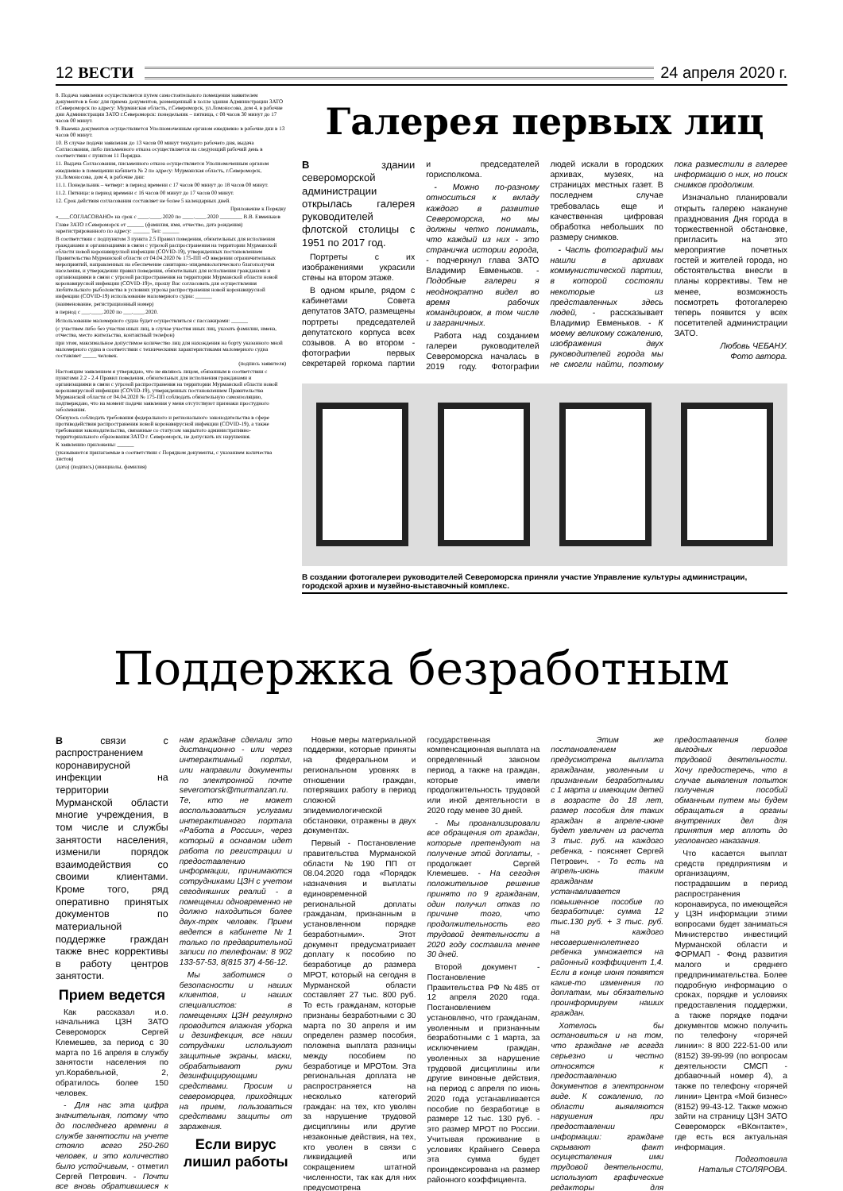12 ВЕСТИ 24 апреля 2020 г.
8. Подача заявления осуществляется путем самостоятельного помещения заявителем документов в бокс для приема документов, размещенный в холле здания Администрации ЗАТО г.Североморск по адресу: Мурманская область, г.Североморск, ул.Ломоносова, дом 4, в рабочие дни Администрации ЗАТО г.Североморск: понедельник – пятница, с 08 часов 30 минут до 17 часов 00 минут.
9. Выемка документов осуществляется Уполномоченным органом ежедневно в рабочие дни в 13 часов 00 минут.
10. В случае подачи заявления до 13 часов 00 минут текущего рабочего дня, выдача Согласования, либо письменного отказа осуществляется на следующий рабочий день в соответствии с пунктом 11 Порядка.
11. Выдача Согласования, письменного отказа осуществляется Уполномоченным органом ежедневно в помещении кабинета № 2 по адресу: Мурманская область, г.Североморск, ул.Ломоносова, дом 4, в рабочие дни:
11.1. Понедельник – четверг: в период времени с 17 часов 00 минут до 18 часов 00 минут.
11.2. Пятница: в период времени с 16 часов 00 минут до 17 часов 00 минут.
12. Срок действия согласования составляет не более 5 календарных дней.
Приложение к Порядку
«____СОГЛАСОВАНО» на срок с ____.____.2020 по ____.____.2020 ________ В.В. Евменьков
Главе ЗАТО г.Североморск от ______ (фамилия, имя, отчество, дата рождения) зарегистрированного по адресу: ______ Тел: ______
В соответствии с подпунктом 3 пункта 2.5 Правил поведения, обязательных для исполнения гражданами и организациями в связи с угрозой распространения на территории Мурманской области новой коронавирусной инфекции (COVID-19), утвержденных постановлением Правительства Мурманской области от 04.04.2020 № 175-ПП «О введении ограничительных мероприятий, направленных на обеспечение санитарно-эпидемиологического благополучия населения, и утверждении правил поведения, обязательных для исполнения гражданами и организациями в связи с угрозой распространения на территории Мурманской области новой коронавирусной инфекции (COVID-19)», прошу Вас согласовать для осуществления любительского рыболовства в условиях угрозы распространения новой коронавирусной инфекции (COVID-19) использование маломерного судна: ______
(наименование, регистрационный номер)
в период с ___.____.2020 по ___.____.2020.
Использование маломерного судна будет осуществляться с пассажирами: ______
(с участием либо без участия иных лиц, в случае участия иных лиц, указать фамилии, имена, отчества, место жительства, контактный телефон)
при этом, максимальное допустимое количество лиц для нахождения на борту указанного мной маломерного судна в соответствии с техническими характеристиками маломерного судна составляет _____ человек.
(подпись заявителя)
Настоящим заявлением я утверждаю, что не являюсь лицом, обязанным в соответствии с пунктами 2.2 - 2.4 Правил поведения, обязательных для исполнения гражданами и организациями в связи с угрозой распространения на территории Мурманской области новой коронавирусной инфекции (COVID-19), утвержденных постановлением Правительства Мурманской области от 04.04.2020 № 175-ПП соблюдать обязательную самоизоляцию, подтверждаю, что на момент подачи заявления у меня отсутствуют признаки простудного заболевания.
Обязуюсь соблюдать требования федерального и регионального законодательства в сфере противодействия распространения новой коронавирусной инфекции (COVID-19), а также требования законодательства, связанные со статусом закрытого административно-территориального образования ЗАТО г. Североморск, не допускать их нарушения.
К заявлению приложены: ______
(указываются прилагаемые в соответствии с Порядком документы, с указанием количества листов)
(дата) (подпись) (инициалы, фамилия)
Галерея первых лиц
В здании североморской администрации открылась галерея руководителей флотской столицы с 1951 по 2017 год.
Портреты с их изображениями украсили стены на втором этаже.
В одном крыле, рядом с кабинетами Совета депутатов ЗАТО, размещены портреты председателей депутатского корпуса всех созывов. А во втором - фотографии первых секретарей горкома партии и председателей горисполкома.
- Можно по-разному относиться к вкладу каждого в развитие Североморска, но мы должны четко понимать, что каждый из них - это страничка истории города, - подчеркнул глава ЗАТО Владимир Евменьков. - Подобные галереи я неоднократно видел во время рабочих командировок, в том числе и заграничных.
Работа над созданием галереи руководителей Североморска началась в 2019 году. Фотографии людей искали в городских архивах, музеях, на страницах местных газет. В последнем случае требовалась еще и качественная цифровая обработка небольших по размеру снимков.
- Часть фотографий мы нашли в архивах коммунистической партии, в которой состояли некоторые из представленных здесь людей, - рассказывает Владимир Евменьков. - К моему великому сожалению, изображения двух руководителей города мы не смогли найти, поэтому пока разместили в галерее информацию о них, но поиск снимков продолжим.
Изначально планировали открыть галерею накануне празднования Дня города в торжественной обстановке, пригласить на это мероприятие почетных гостей и жителей города, но обстоятельства внесли в планы коррективы. Тем не менее, возможность посмотреть фотогалерею теперь появится у всех посетителей администрации ЗАТО.
Любовь ЧЕБАНУ.
Фото автора.
В создании фотогалереи руководителей Североморска приняли участие Управление культуры администрации, городской архив и музейно-выставочный комплекс.
Поддержка безработным
В связи с распространением коронавирусной инфекции на территории Мурманской области многие учреждения, в том числе и службы занятости населения, изменили порядок взаимодействия со своими клиентами. Кроме того, ряд оперативно принятых документов по материальной поддержке граждан также внес коррективы в работу центров занятости.
Прием ведется
Как рассказал и.о. начальника ЦЗН ЗАТО Североморск Сергей Клемешев, за период с 30 марта по 16 апреля в службу занятости населения по ул.Корабельной, 2, обратилось более 150 человек.
- Для нас эта цифра значительная, потому что до последнего времени в службе занятости на учете стояло всего 250-260 человек, и это количество было устойчивым, - отметил Сергей Петрович. - Почти все вновь обратившиеся к нам граждане сделали это дистанционно - или через интерактивный портал, или направили документы по электронной почте severomorsk@murmanzan.ru. Те, кто не может воспользоваться услугами интерактивного портала «Работа в России», через который в основном идет работа по регистрации и предоставлению информации, принимаются сотрудниками ЦЗН с учетом сегодняшних реалий - в помещении одновременно не должно находиться более двух-трех человек. Прием ведется в кабинете №1 только по предварительной записи по телефонам: 8 902 133-57-53, 8(815 37) 4-56-12.
Мы заботимся о безопасности и наших клиентов, и наших специалистов: в помещениях ЦЗН регулярно проводится влажная уборка и дезинфекция, все наши сотрудники используют защитные экраны, маски, обрабатывают руки дезинфицирующими средствами. Просим и североморцев, приходящих на прием, пользоваться средствами защиты от заражения.
Если вирус лишил работы
Новые меры материальной поддержки, которые приняты на федеральном и региональном уровнях в отношении граждан, потерявших работу в период сложной эпидемиологической обстановки, отражены в двух документах.
Первый - Постановление правительства Мурманской области №190 ПП от 08.04.2020 года «Порядок назначения и выплаты единовременной региональной доплаты гражданам, признанным в установленном порядке безработными». Этот документ предусматривает доплату к пособию по безработице до размера МРОТ, который на сегодня в Мурманской области составляет 27 тыс. 800 руб. То есть гражданам, которые признаны безработными с 30 марта по 30 апреля и им определен размер пособия, положена выплата разницы между пособием по безработице и МРОТом. Эта региональная доплата не распространяется на несколько категорий граждан: на тех, кто уволен за нарушение трудовой дисциплины или другие незаконные действия, на тех, кто уволен в связи с ликвидацией или сокращением штатной численности, так как для них предусмотрена государственная компенсационная выплата на определенный законом период, а также на граждан, которые имели продолжительность трудовой или иной деятельности в 2020 году менее 30 дней.
- Мы проанализировали все обращения от граждан, которые претендуют на получение этой доплаты, - продолжает Сергей Клемешев. - На сегодня положительное решение принято по 9 гражданам, один получил отказ по причине того, что продолжительность его трудовой деятельности в 2020 году составила менее 30 дней.
Второй документ - Постановление Правительства РФ №485 от 12 апреля 2020 года. Постановлением установлено, что гражданам, уволенным и признанным безработными с 1 марта, за исключением граждан, уволенных за нарушение трудовой дисциплины или другие виновные действия, на период с апреля по июнь 2020 года устанавливается пособие по безработице в размере 12 тыс. 130 руб. - это размер МРОТ по России. Учитывая проживание в условиях Крайнего Севера эта сумма будет проиндексирована на размер районного коэффициента.
- Этим же постановлением предусмотрена выплата гражданам, уволенным и признанным безработными с 1 марта и имеющим детей в возрасте до 18 лет, размер пособия для таких граждан в апреле-июне будет увеличен из расчета 3 тыс. руб. на каждого ребенка, - поясняет Сергей Петрович. - То есть на апрель-июнь таким гражданам устанавливается повышенное пособие по безработице: сумма 12 тыс.130 руб. + 3 тыс. руб. на каждого несовершеннолетнего ребенка умножается на районный коэффициент 1,4. Если в конце июня появятся какие-то изменения по доплатам, мы обязательно проинформируем наших граждан.
Хотелось бы остановиться и на том, что граждане не всегда серьезно и честно относятся к предоставлению документов в электронном виде. К сожалению, по области выявляются нарушения при предоставлении информации: граждане скрывают факт осуществления ими трудовой деятельности, используют графические редакторы для предоставления более выгодных периодов трудовой деятельности. Хочу предостеречь, что в случае выявления попыток получения пособий обманным путем мы будем обращаться в органы внутренних дел для принятия мер вплоть до уголовного наказания.
Что касается выплат средств предприятиям и организациям, пострадавшим в период распространения коронавируса, по имеющейся у ЦЗН информации этими вопросами будет заниматься Министерство инвестиций Мурманской области и ФОРМАП - Фонд развития малого и среднего предпринимательства. Более подробную информацию о сроках, порядке и условиях предоставления поддержки, а также порядке подачи документов можно получить по телефону «горячей линии»: 8 800 222-51-00 или (8152) 39-99-99 (по вопросам деятельности СМСП - добавочный номер 4), а также по телефону «горячей линии» Центра «Мой бизнес» (8152) 99-43-12. Также можно зайти на страницу ЦЗН ЗАТО Североморск «ВКонтакте», где есть вся актуальная информация.
Подготовила
Наталья СТОЛЯРОВА.